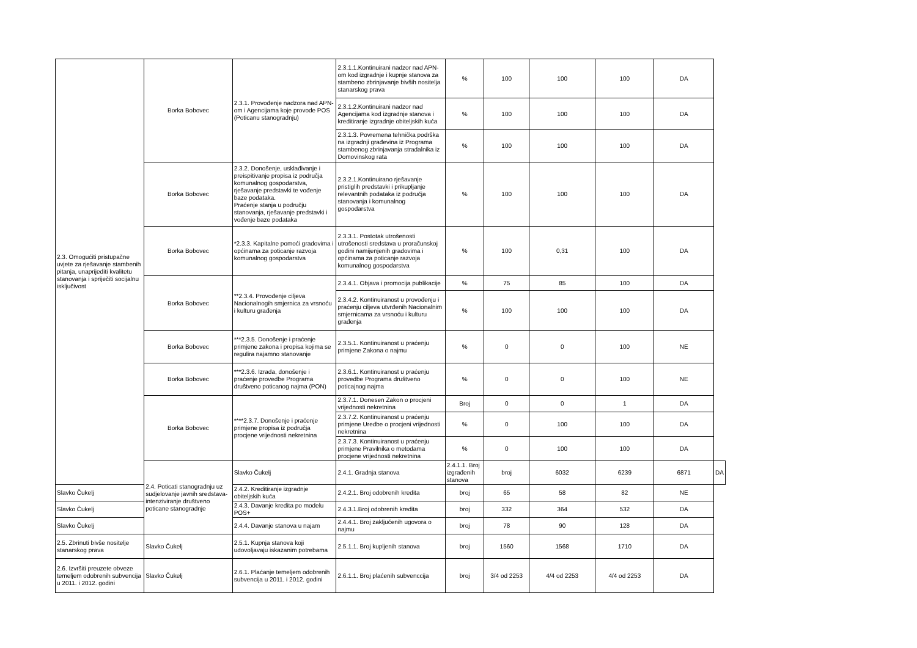| 2.3. Omogućiti pristupačne uvjete za rješavanje stambenih pitanja, unaprijediti kvalitetu stanovanja i spriječiti socijalnu isključivost | Borka Bobovec | 2.3.1. Provođenje nadzora nad APN-om i Agencijama koje provode POS (Poticanu stanogradnju) | 2.3.1.1.Kontinuirani nadzor nad APN-om kod izgradnje i kupnje stanova za stambeno zbrinjavanje bivših nositelja stanarskog prava | % | 100 | 100 | 100 | DA | |
| | | | 2.3.1.2.Kontinuirani nadzor nad Agencijama kod izgradnje stanova i kreditiranje izgradnje obiteljskih kuća | % | 100 | 100 | 100 | DA | |
| | | | 2.3.1.3. Povremena tehnička podrška na izgradnji građevina iz Programa stambenog zbrinjavanja stradalnika iz Domovinskog rata | % | 100 | 100 | 100 | DA | |
| | Borka Bobovec | 2.3.2. Donošenje, usklađivanje i preispitivanje propisa iz područja komunalnog gospodarstva, rješavanje predstavki te vođenje baze podataka. Praćenje stanja u području stanovanja, rješavanje predstavki i vođenje baze podataka | 2.3.2.1.Kontinuirano rješavanje pristiglih predstavki i prikupljanje relevantnih podataka iz područja stanovanja i komunalnog gospodarstva | % | 100 | 100 | 100 | DA | |
| | Borka Bobovec | *2.3.3. Kapitalne pomoći gradovima i općinama za poticanje razvoja komunalnog gospodarstva | 2.3.3.1. Postotak utrošenosti utrošenosti sredstava u proračunskoj godini namijenjenih gradovima i općinama za poticanje razvoja komunalnog gospodarstva | % | 100 | 0,31 | 100 | DA | |
| | Borka Bobovec | **2.3.4. Provođenje ciljeva Nacionalnogih smjernica za vrsnoću i kulturu građenja | 2.3.4.1. Objava i promocija publikacije | % | 75 | 85 | 100 | DA | |
| | | | 2.3.4.2. Kontinuiranost u provođenju i praćenju ciljeva utvrđenih Nacionalnim smjernicama za vrsnoću i kulturu građenja | % | 100 | 100 | 100 | DA | |
| | Borka Bobovec | ***2.3.5. Donošenje i praćenje primjene zakona i propisa kojima se regulira najamno stanovanje | 2.3.5.1. Kontinuiranost u praćenju primjene Zakona o najmu | % | 0 | 0 | 100 | NE | |
| | Borka Bobovec | ***2.3.6. Izrada, donošenje i praćenje provedbe Programa društveno poticanog najma (PON) | 2.3.6.1. Kontinuiranost u praćenju provedbe Programa društveno poticajnog najma | % | 0 | 0 | 100 | NE | |
| | Borka Bobovec | ****2.3.7. Donošenje i praćenje primjene propisa iz područja procjene vrijednosti nekretnina | 2.3.7.1. Donesen Zakon o procjeni vrijednosti nekretnina | Broj | 0 | 0 | 1 | DA | |
| | | | 2.3.7.2. Kontinuiranost u praćenju primjene Uredbe o procjeni vrijednosti nekretnina | % | 0 | 100 | 100 | DA | |
| | | | 2.3.7.3. Kontinuiranost u praćenju primjene Pravilnika o metodama procjene vrijednosti nekretnina | % | 0 | 100 | 100 | DA | |
| | 2.4. Poticati stanogradnju uz sudjelovanje javnih sredstava-intenziviranje društveno poticane stanogradnje | Slavko Čukelj | 2.4.1. Gradnja stanova | 2.4.1.1. Broj izgrađenih stanova | broj | 6032 | 6239 | 6871 | DA |
| Slavko Čukelj | | 2.4.2. Kreditiranje izgradnje obiteljskih kuća | 2.4.2.1. Broj odobrenih kredita | broj | 65 | 58 | 82 | NE | |
| Slavko Čukelj | | 2.4.3. Davanje kredita po modelu POS+ | 2.4.3.1.Broj odobrenih kredita | broj | 332 | 364 | 532 | DA | |
| Slavko Čukelj | | 2.4.4. Davanje stanova u najam | 2.4.4.1. Broj zaključenih ugovora o najmu | broj | 78 | 90 | 128 | DA | |
| 2.5. Zbrinuti bivše nositelje stanarskog prava | Slavko Čukelj | 2.5.1. Kupnja stanova koji udovoljavaju iskazanim potrebama | 2.5.1.1. Broj kupljenih stanova | broj | 1560 | 1568 | 1710 | DA | |
| 2.6. Izvršiti preuzete obveze temeljem odobrenih subvencija u 2011. i 2012. godini | Slavko Čukelj | 2.6.1. Plaćanje temeljem odobrenih subvencija u 2011. i 2012. godini | 2.6.1.1. Broj plaćenih subvenccija | broj | 3/4 od 2253 | 4/4 od 2253 | 4/4 od 2253 | DA | |